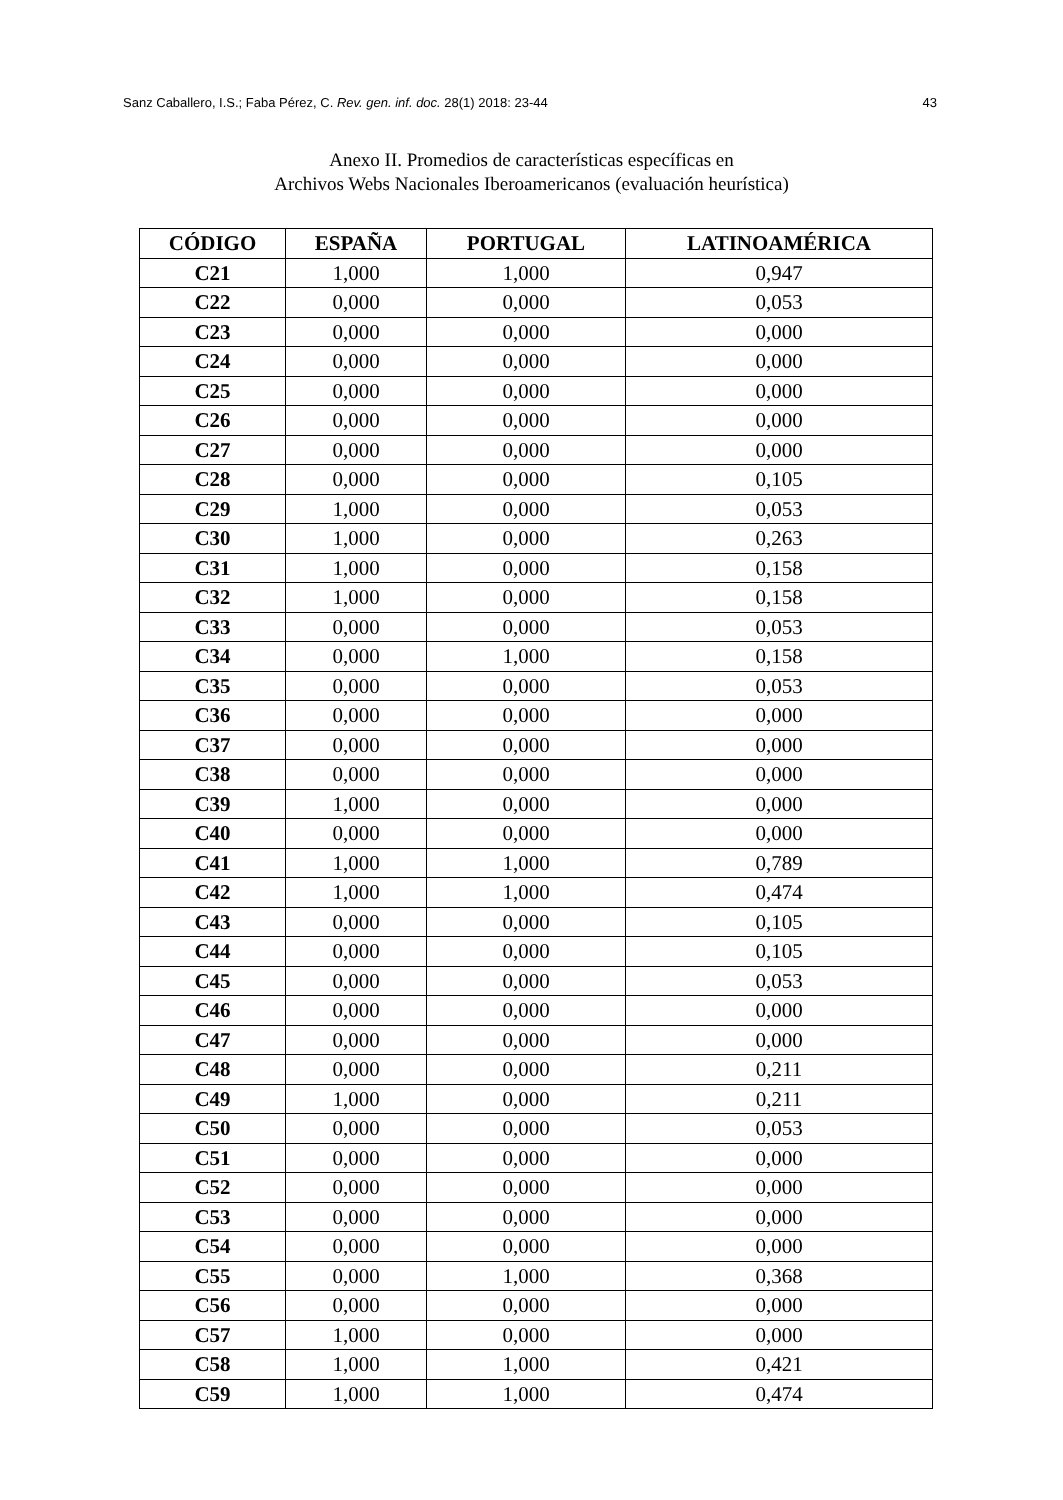Sanz Caballero, I.S.; Faba Pérez, C. Rev. gen. inf. doc. 28(1) 2018: 23-44 43
Anexo II. Promedios de características específicas en
Archivos Webs Nacionales Iberoamericanos (evaluación heurística)
| CÓDIGO | ESPAÑA | PORTUGAL | LATINOAMÉRICA |
| --- | --- | --- | --- |
| C21 | 1,000 | 1,000 | 0,947 |
| C22 | 0,000 | 0,000 | 0,053 |
| C23 | 0,000 | 0,000 | 0,000 |
| C24 | 0,000 | 0,000 | 0,000 |
| C25 | 0,000 | 0,000 | 0,000 |
| C26 | 0,000 | 0,000 | 0,000 |
| C27 | 0,000 | 0,000 | 0,000 |
| C28 | 0,000 | 0,000 | 0,105 |
| C29 | 1,000 | 0,000 | 0,053 |
| C30 | 1,000 | 0,000 | 0,263 |
| C31 | 1,000 | 0,000 | 0,158 |
| C32 | 1,000 | 0,000 | 0,158 |
| C33 | 0,000 | 0,000 | 0,053 |
| C34 | 0,000 | 1,000 | 0,158 |
| C35 | 0,000 | 0,000 | 0,053 |
| C36 | 0,000 | 0,000 | 0,000 |
| C37 | 0,000 | 0,000 | 0,000 |
| C38 | 0,000 | 0,000 | 0,000 |
| C39 | 1,000 | 0,000 | 0,000 |
| C40 | 0,000 | 0,000 | 0,000 |
| C41 | 1,000 | 1,000 | 0,789 |
| C42 | 1,000 | 1,000 | 0,474 |
| C43 | 0,000 | 0,000 | 0,105 |
| C44 | 0,000 | 0,000 | 0,105 |
| C45 | 0,000 | 0,000 | 0,053 |
| C46 | 0,000 | 0,000 | 0,000 |
| C47 | 0,000 | 0,000 | 0,000 |
| C48 | 0,000 | 0,000 | 0,211 |
| C49 | 1,000 | 0,000 | 0,211 |
| C50 | 0,000 | 0,000 | 0,053 |
| C51 | 0,000 | 0,000 | 0,000 |
| C52 | 0,000 | 0,000 | 0,000 |
| C53 | 0,000 | 0,000 | 0,000 |
| C54 | 0,000 | 0,000 | 0,000 |
| C55 | 0,000 | 1,000 | 0,368 |
| C56 | 0,000 | 0,000 | 0,000 |
| C57 | 1,000 | 0,000 | 0,000 |
| C58 | 1,000 | 1,000 | 0,421 |
| C59 | 1,000 | 1,000 | 0,474 |